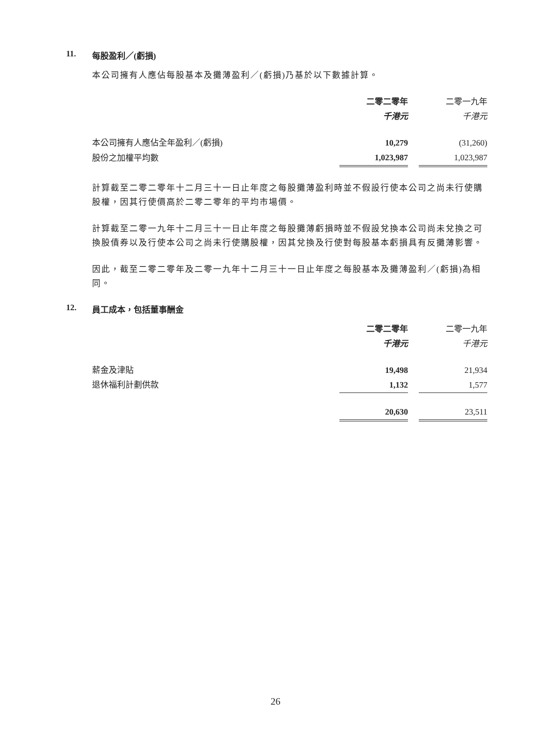11. 每股盈利／(虧損)
本公司擁有人應佔每股基本及攤薄盈利／(虧損)乃基於以下數據計算。
| | 二零二零年 | | 二零一九年 |
| | 千港元 | | 千港元 |
| 本公司擁有人應佔全年盈利／(虧損) | 10,279 | | (31,260) |
| 股份之加權平均數 | 1,023,987 | | 1,023,987 |
計算截至二零二零年十二月三十一日止年度之每股攤薄盈利時並不假設行使本公司之尚未行使購股權，因其行使價高於二零二零年的平均市場價。
計算截至二零一九年十二月三十一日止年度之每股攤薄虧損時並不假設兌換本公司尚未兌換之可換股債券以及行使本公司之尚未行使購股權，因其兌換及行使對每股基本虧損具有反攤薄影響。
因此，截至二零二零年及二零一九年十二月三十一日止年度之每股基本及攤薄盈利／(虧損)為相同。
12. 員工成本，包括董事酬金
| | 二零二零年 | | 二零一九年 |
| | 千港元 | | 千港元 |
| 薪金及津貼 | 19,498 | | 21,934 |
| 退休福利計劃供款 | 1,132 | | 1,577 |
| | 20,630 | | 23,511 |
26